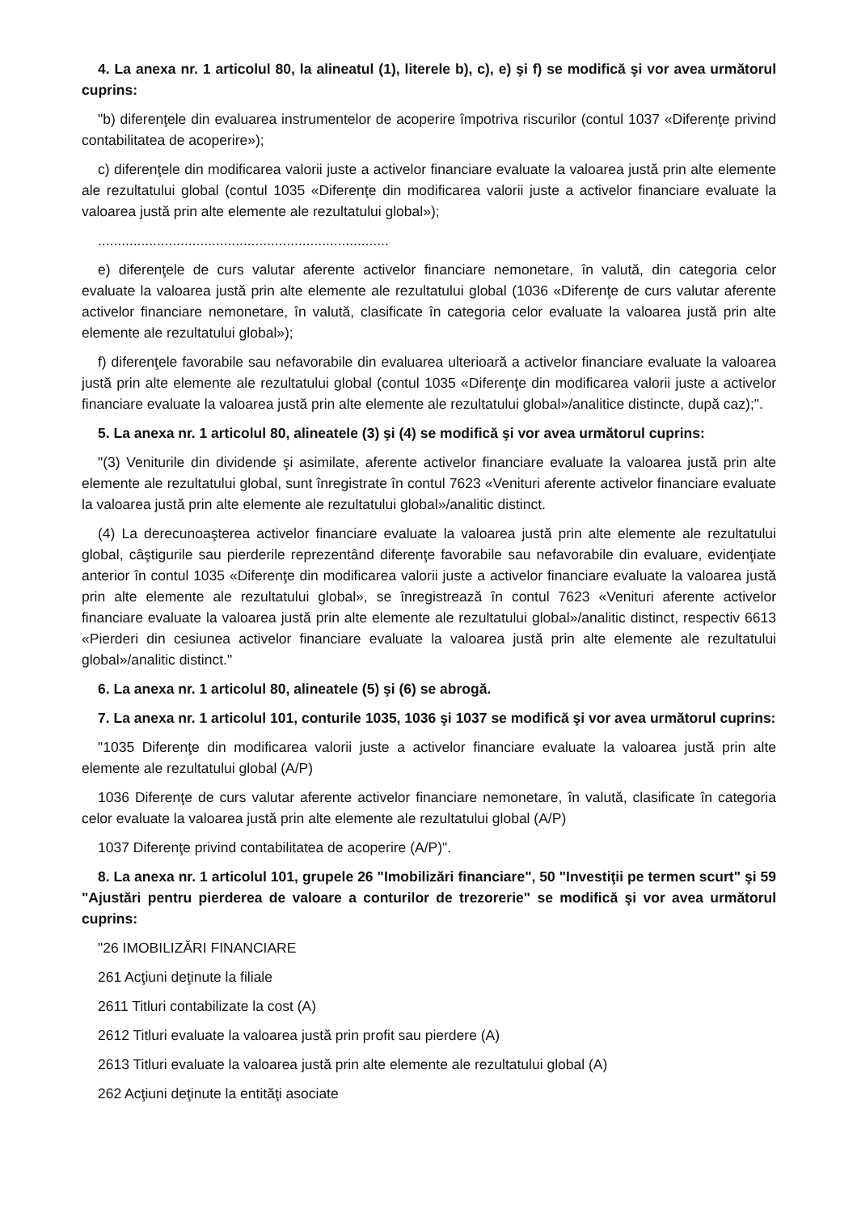4. La anexa nr. 1 articolul 80, la alineatul (1), literele b), c), e) şi f) se modifică şi vor avea următorul cuprins:
"b) diferenţele din evaluarea instrumentelor de acoperire împotriva riscurilor (contul 1037 «Diferenţe privind contabilitatea de acoperire»);
c) diferenţele din modificarea valorii juste a activelor financiare evaluate la valoarea justă prin alte elemente ale rezultatului global (contul 1035 «Diferenţe din modificarea valorii juste a activelor financiare evaluate la valoarea justă prin alte elemente ale rezultatului global»);
..........................................................................
e) diferenţele de curs valutar aferente activelor financiare nemonetare, în valută, din categoria celor evaluate la valoarea justă prin alte elemente ale rezultatului global (1036 «Diferenţe de curs valutar aferente activelor financiare nemonetare, în valută, clasificate în categoria celor evaluate la valoarea justă prin alte elemente ale rezultatului global»);
f) diferenţele favorabile sau nefavorabile din evaluarea ulterioară a activelor financiare evaluate la valoarea justă prin alte elemente ale rezultatului global (contul 1035 «Diferenţe din modificarea valorii juste a activelor financiare evaluate la valoarea justă prin alte elemente ale rezultatului global»/analitice distincte, după caz);".
5. La anexa nr. 1 articolul 80, alineatele (3) şi (4) se modifică şi vor avea următorul cuprins:
"(3) Veniturile din dividende şi asimilate, aferente activelor financiare evaluate la valoarea justă prin alte elemente ale rezultatului global, sunt înregistrate în contul 7623 «Venituri aferente activelor financiare evaluate la valoarea justă prin alte elemente ale rezultatului global»/analitic distinct.
(4) La derecunoaşterea activelor financiare evaluate la valoarea justă prin alte elemente ale rezultatului global, câştigurile sau pierderile reprezentând diferenţe favorabile sau nefavorabile din evaluare, evidenţiate anterior în contul 1035 «Diferenţe din modificarea valorii juste a activelor financiare evaluate la valoarea justă prin alte elemente ale rezultatului global», se înregistrează în contul 7623 «Venituri aferente activelor financiare evaluate la valoarea justă prin alte elemente ale rezultatului global»/analitic distinct, respectiv 6613 «Pierderi din cesiunea activelor financiare evaluate la valoarea justă prin alte elemente ale rezultatului global»/analitic distinct."
6. La anexa nr. 1 articolul 80, alineatele (5) şi (6) se abrogă.
7. La anexa nr. 1 articolul 101, conturile 1035, 1036 şi 1037 se modifică şi vor avea următorul cuprins:
"1035 Diferenţe din modificarea valorii juste a activelor financiare evaluate la valoarea justă prin alte elemente ale rezultatului global (A/P)
1036 Diferenţe de curs valutar aferente activelor financiare nemonetare, în valută, clasificate în categoria celor evaluate la valoarea justă prin alte elemente ale rezultatului global (A/P)
1037 Diferenţe privind contabilitatea de acoperire (A/P)".
8. La anexa nr. 1 articolul 101, grupele 26 "Imobilizări financiare", 50 "Investiţii pe termen scurt" şi 59 "Ajustări pentru pierderea de valoare a conturilor de trezorerie" se modifică şi vor avea următorul cuprins:
"26 IMOBILIZĂRI FINANCIARE
261 Acţiuni deţinute la filiale
2611 Titluri contabilizate la cost (A)
2612 Titluri evaluate la valoarea justă prin profit sau pierdere (A)
2613 Titluri evaluate la valoarea justă prin alte elemente ale rezultatului global (A)
262 Acţiuni deţinute la entităţi asociate